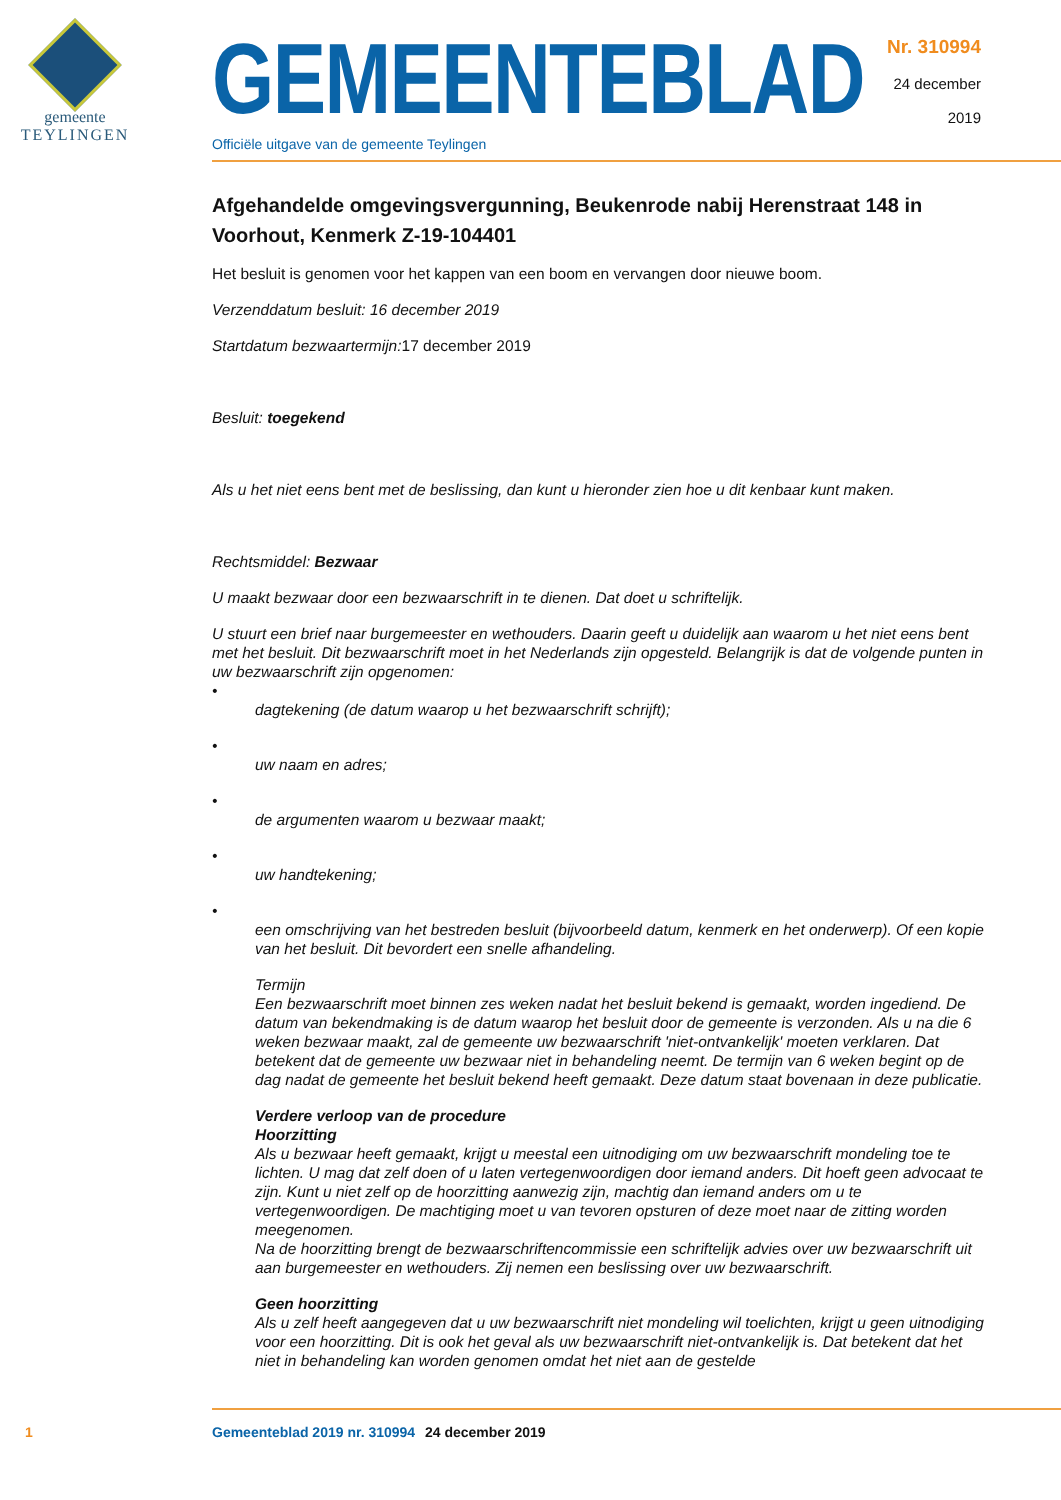gemeente
TEYLINGEN
GEMEENTEBLAD
Officiële uitgave van de gemeente Teylingen
Nr. 310994
24 december
2019
Afgehandelde omgevingsvergunning, Beukenrode nabij Herenstraat 148 in Voorhout, Kenmerk Z-19-104401
Het besluit is genomen voor het kappen van een boom en vervangen door nieuwe boom.
Verzenddatum besluit: 16 december 2019
Startdatum bezwaartermijn: 17 december 2019
Besluit: toegekend
Als u het niet eens bent met de beslissing, dan kunt u hieronder zien hoe u dit kenbaar kunt maken.
Rechtsmiddel: Bezwaar
U maakt bezwaar door een bezwaarschrift in te dienen. Dat doet u schriftelijk.
U stuurt een brief naar burgemeester en wethouders. Daarin geeft u duidelijk aan waarom u het niet eens bent met het besluit. Dit bezwaarschrift moet in het Nederlands zijn opgesteld. Belangrijk is dat de volgende punten in uw bezwaarschrift zijn opgenomen:
•
dagtekening (de datum waarop u het bezwaarschrift schrijft);
•
uw naam en adres;
•
de argumenten waarom u bezwaar maakt;
•
uw handtekening;
•
een omschrijving van het bestreden besluit (bijvoorbeeld datum, kenmerk en het onderwerp). Of een kopie van het besluit. Dit bevordert een snelle afhandeling.
Termijn
Een bezwaarschrift moet binnen zes weken nadat het besluit bekend is gemaakt, worden ingediend. De datum van bekendmaking is de datum waarop het besluit door de gemeente is verzonden. Als u na die 6 weken bezwaar maakt, zal de gemeente uw bezwaarschrift 'niet-ontvankelijk' moeten verklaren. Dat betekent dat de gemeente uw bezwaar niet in behandeling neemt. De termijn van 6 weken begint op de dag nadat de gemeente het besluit bekend heeft gemaakt. Deze datum staat bovenaan in deze publicatie.
Verdere verloop van de procedure
Hoorzitting
Als u bezwaar heeft gemaakt, krijgt u meestal een uitnodiging om uw bezwaarschrift mondeling toe te lichten. U mag dat zelf doen of u laten vertegenwoordigen door iemand anders. Dit hoeft geen advocaat te zijn. Kunt u niet zelf op de hoorzitting aanwezig zijn, machtig dan iemand anders om u te vertegenwoordigen. De machtiging moet u van tevoren opsturen of deze moet naar de zitting worden meegenomen.
Na de hoorzitting brengt de bezwaarschriftencommissie een schriftelijk advies over uw bezwaarschrift uit aan burgemeester en wethouders. Zij nemen een beslissing over uw bezwaarschrift.
Geen hoorzitting
Als u zelf heeft aangegeven dat u uw bezwaarschrift niet mondeling wil toelichten, krijgt u geen uitnodiging voor een hoorzitting. Dit is ook het geval als uw bezwaarschrift niet-ontvankelijk is. Dat betekent dat het niet in behandeling kan worden genomen omdat het niet aan de gestelde
1 Gemeenteblad 2019 nr. 310994 24 december 2019